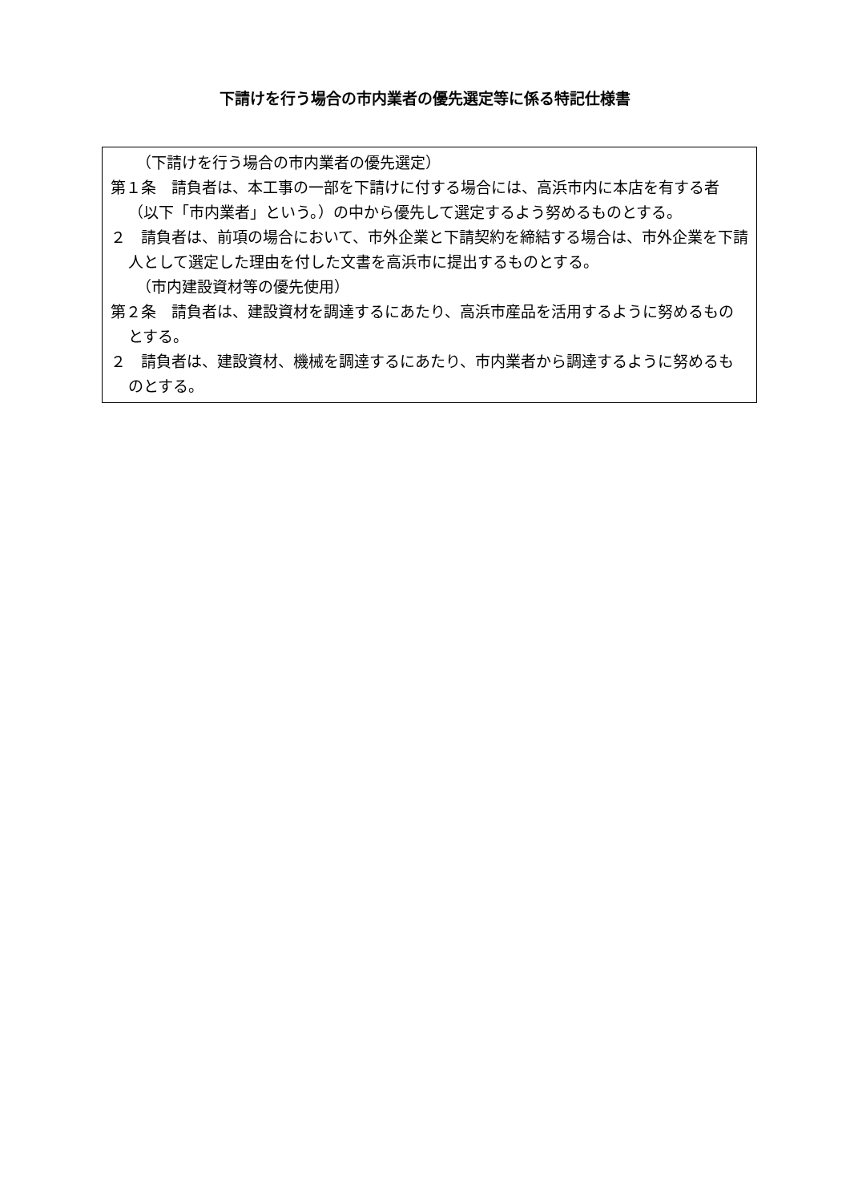下請けを行う場合の市内業者の優先選定等に係る特記仕様書
（下請けを行う場合の市内業者の優先選定）
第１条　請負者は、本工事の一部を下請けに付する場合には、高浜市内に本店を有する者（以下「市内業者」という。）の中から優先して選定するよう努めるものとする。
２　請負者は、前項の場合において、市外企業と下請契約を締結する場合は、市外企業を下請人として選定した理由を付した文書を高浜市に提出するものとする。
（市内建設資材等の優先使用）
第２条　請負者は、建設資材を調達するにあたり、高浜市産品を活用するように努めるものとする。
２　請負者は、建設資材、機械を調達するにあたり、市内業者から調達するように努めるものとする。